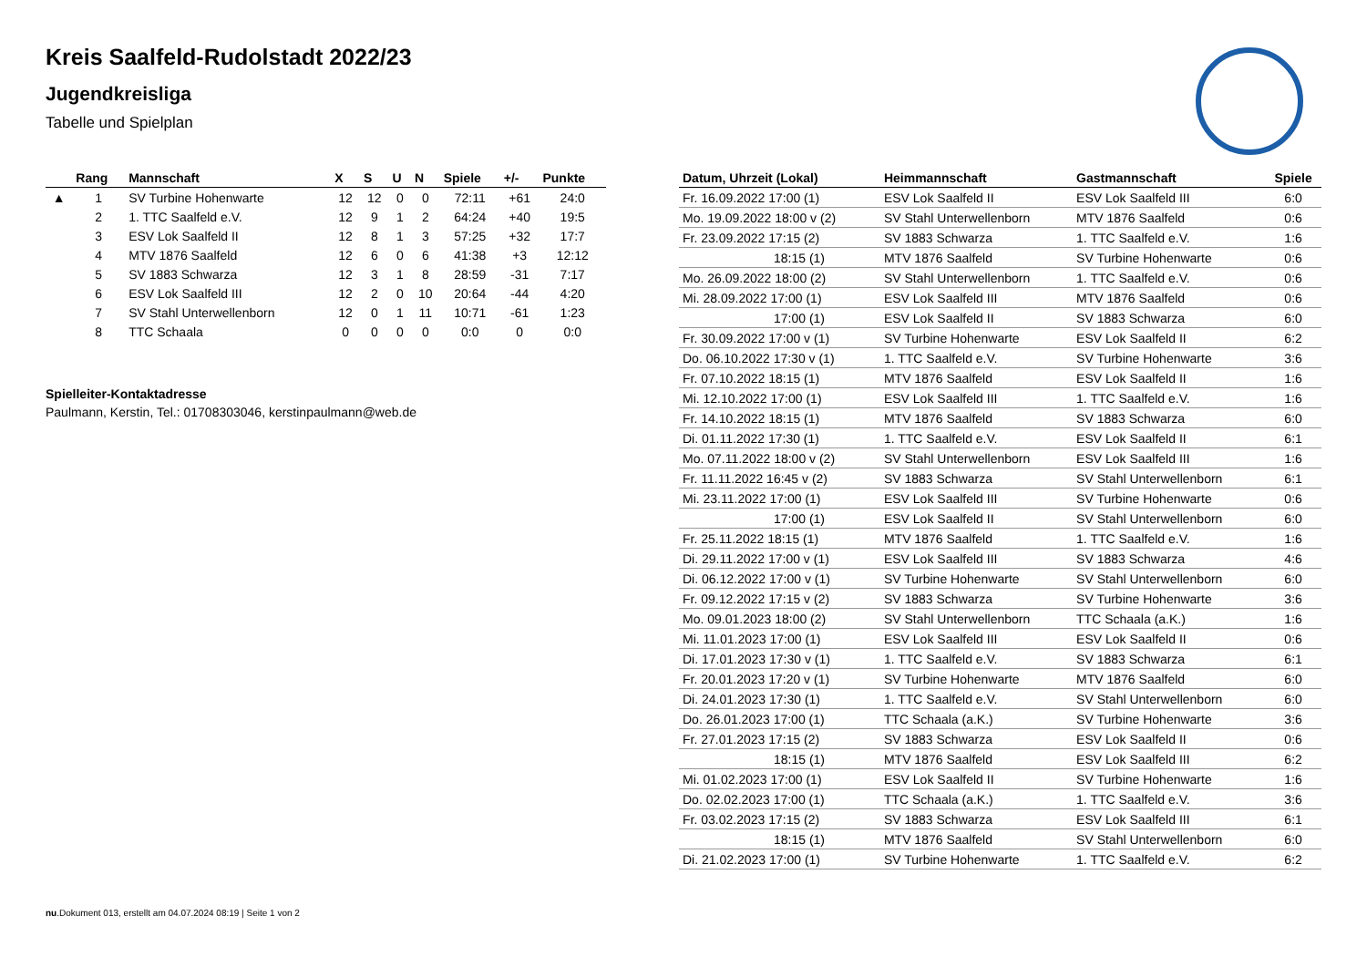Kreis Saalfeld-Rudolstadt 2022/23
Jugendkreisliga
Tabelle und Spielplan
| | Rang | Mannschaft | X | S | U | N | Spiele | +/- | Punkte |
| --- | --- | --- | --- | --- | --- | --- | --- | --- | --- |
| ▲ | 1 | SV Turbine Hohenwarte | 12 | 12 | 0 | 0 | 72:11 | +61 | 24:0 |
| | 2 | 1. TTC Saalfeld e.V. | 12 | 9 | 1 | 2 | 64:24 | +40 | 19:5 |
| | 3 | ESV Lok Saalfeld II | 12 | 8 | 1 | 3 | 57:25 | +32 | 17:7 |
| | 4 | MTV 1876 Saalfeld | 12 | 6 | 0 | 6 | 41:38 | +3 | 12:12 |
| | 5 | SV 1883 Schwarza | 12 | 3 | 1 | 8 | 28:59 | -31 | 7:17 |
| | 6 | ESV Lok Saalfeld III | 12 | 2 | 0 | 10 | 20:64 | -44 | 4:20 |
| | 7 | SV Stahl Unterwellenborn | 12 | 0 | 1 | 11 | 10:71 | -61 | 1:23 |
| | 8 | TTC Schaala | 0 | 0 | 0 | 0 | 0:0 | 0 | 0:0 |
Spielleiter-Kontaktadresse
Paulmann, Kerstin, Tel.: 01708303046, kerstinpaulmann@web.de
| Datum, Uhrzeit (Lokal) | Heimmannschaft | Gastmannschaft | Spiele |
| --- | --- | --- | --- |
| Fr. 16.09.2022 17:00 (1) | ESV Lok Saalfeld II | ESV Lok Saalfeld III | 6:0 |
| Mo. 19.09.2022 18:00 v (2) | SV Stahl Unterwellenborn | MTV 1876 Saalfeld | 0:6 |
| Fr. 23.09.2022 17:15 (2) | SV 1883 Schwarza | 1. TTC Saalfeld e.V. | 1:6 |
| 18:15 (1) | MTV 1876 Saalfeld | SV Turbine Hohenwarte | 0:6 |
| Mo. 26.09.2022 18:00 (2) | SV Stahl Unterwellenborn | 1. TTC Saalfeld e.V. | 0:6 |
| Mi. 28.09.2022 17:00 (1) | ESV Lok Saalfeld III | MTV 1876 Saalfeld | 0:6 |
| 17:00 (1) | ESV Lok Saalfeld II | SV 1883 Schwarza | 6:0 |
| Fr. 30.09.2022 17:00 v (1) | SV Turbine Hohenwarte | ESV Lok Saalfeld II | 6:2 |
| Do. 06.10.2022 17:30 v (1) | 1. TTC Saalfeld e.V. | SV Turbine Hohenwarte | 3:6 |
| Fr. 07.10.2022 18:15 (1) | MTV 1876 Saalfeld | ESV Lok Saalfeld II | 1:6 |
| Mi. 12.10.2022 17:00 (1) | ESV Lok Saalfeld III | 1. TTC Saalfeld e.V. | 1:6 |
| Fr. 14.10.2022 18:15 (1) | MTV 1876 Saalfeld | SV 1883 Schwarza | 6:0 |
| Di. 01.11.2022 17:30 (1) | 1. TTC Saalfeld e.V. | ESV Lok Saalfeld II | 6:1 |
| Mo. 07.11.2022 18:00 v (2) | SV Stahl Unterwellenborn | ESV Lok Saalfeld III | 1:6 |
| Fr. 11.11.2022 16:45 v (2) | SV 1883 Schwarza | SV Stahl Unterwellenborn | 6:1 |
| Mi. 23.11.2022 17:00 (1) | ESV Lok Saalfeld III | SV Turbine Hohenwarte | 0:6 |
| 17:00 (1) | ESV Lok Saalfeld II | SV Stahl Unterwellenborn | 6:0 |
| Fr. 25.11.2022 18:15 (1) | MTV 1876 Saalfeld | 1. TTC Saalfeld e.V. | 1:6 |
| Di. 29.11.2022 17:00 v (1) | ESV Lok Saalfeld III | SV 1883 Schwarza | 4:6 |
| Di. 06.12.2022 17:00 v (1) | SV Turbine Hohenwarte | SV Stahl Unterwellenborn | 6:0 |
| Fr. 09.12.2022 17:15 v (2) | SV 1883 Schwarza | SV Turbine Hohenwarte | 3:6 |
| Mo. 09.01.2023 18:00 (2) | SV Stahl Unterwellenborn | TTC Schaala (a.K.) | 1:6 |
| Mi. 11.01.2023 17:00 (1) | ESV Lok Saalfeld III | ESV Lok Saalfeld II | 0:6 |
| Di. 17.01.2023 17:30 v (1) | 1. TTC Saalfeld e.V. | SV 1883 Schwarza | 6:1 |
| Fr. 20.01.2023 17:20 v (1) | SV Turbine Hohenwarte | MTV 1876 Saalfeld | 6:0 |
| Di. 24.01.2023 17:30 (1) | 1. TTC Saalfeld e.V. | SV Stahl Unterwellenborn | 6:0 |
| Do. 26.01.2023 17:00 (1) | TTC Schaala (a.K.) | SV Turbine Hohenwarte | 3:6 |
| Fr. 27.01.2023 17:15 (2) | SV 1883 Schwarza | ESV Lok Saalfeld II | 0:6 |
| 18:15 (1) | MTV 1876 Saalfeld | ESV Lok Saalfeld III | 6:2 |
| Mi. 01.02.2023 17:00 (1) | ESV Lok Saalfeld II | SV Turbine Hohenwarte | 1:6 |
| Do. 02.02.2023 17:00 (1) | TTC Schaala (a.K.) | 1. TTC Saalfeld e.V. | 3:6 |
| Fr. 03.02.2023 17:15 (2) | SV 1883 Schwarza | ESV Lok Saalfeld III | 6:1 |
| 18:15 (1) | MTV 1876 Saalfeld | SV Stahl Unterwellenborn | 6:0 |
| Di. 21.02.2023 17:00 (1) | SV Turbine Hohenwarte | 1. TTC Saalfeld e.V. | 6:2 |
nu.Dokument 013, erstellt am 04.07.2024 08:19 | Seite 1 von 2